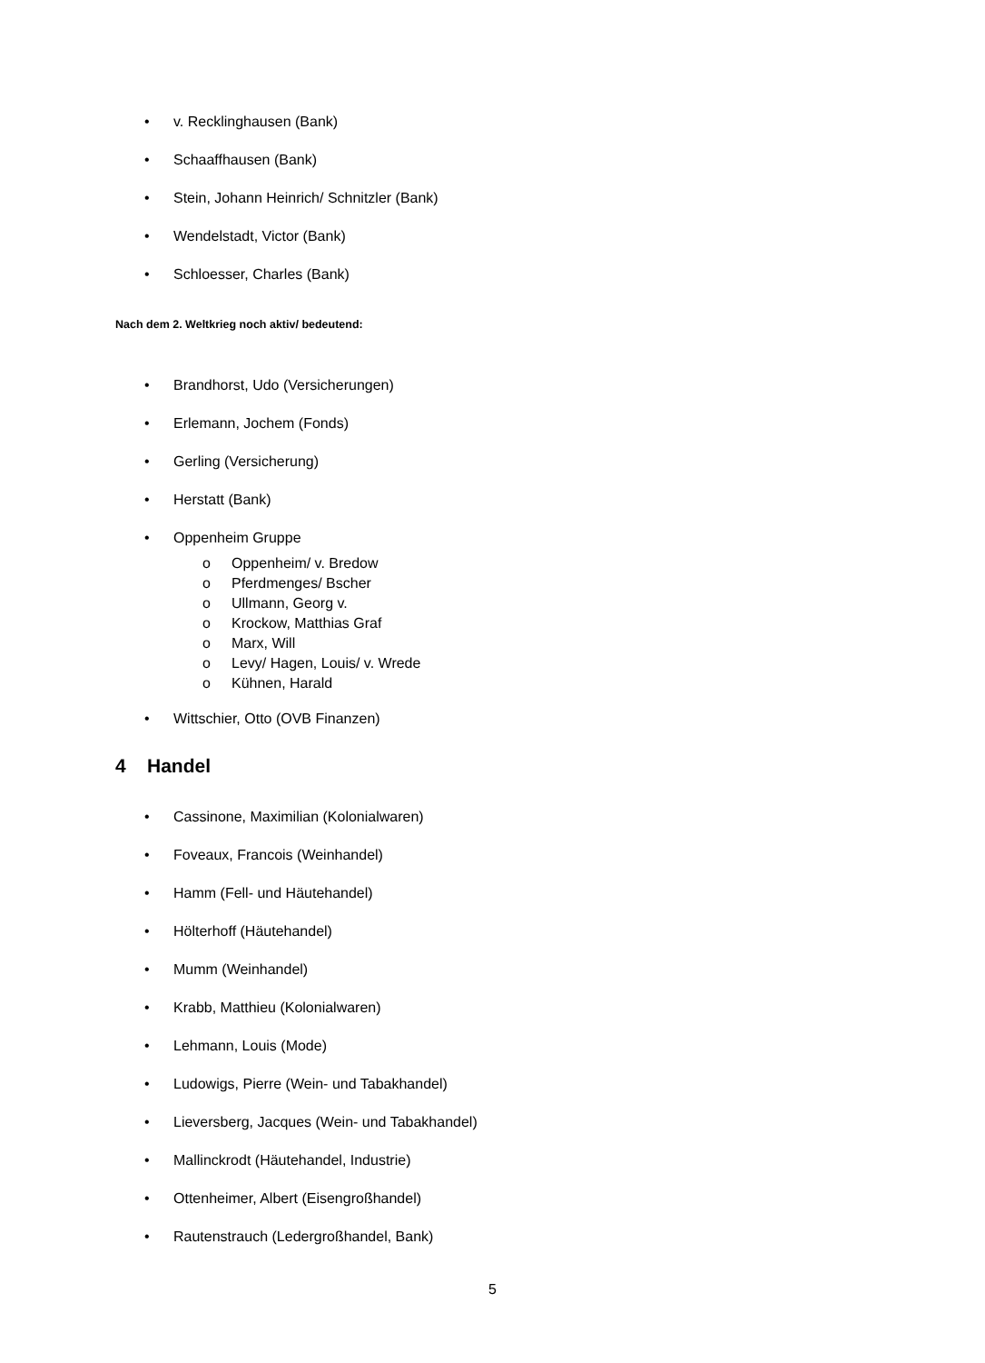• v. Recklinghausen (Bank)
• Schaaffhausen (Bank)
• Stein, Johann Heinrich/ Schnitzler (Bank)
• Wendelstadt, Victor (Bank)
• Schloesser, Charles (Bank)
Nach dem 2. Weltkrieg noch aktiv/ bedeutend:
• Brandhorst, Udo (Versicherungen)
• Erlemann, Jochem (Fonds)
• Gerling (Versicherung)
• Herstatt (Bank)
• Oppenheim Gruppe
o Oppenheim/ v. Bredow
o Pferdmenges/ Bscher
o Ullmann, Georg v.
o Krockow, Matthias Graf
o Marx, Will
o Levy/ Hagen, Louis/ v. Wrede
o Kühnen, Harald
• Wittschier, Otto (OVB Finanzen)
4 Handel
• Cassinone, Maximilian (Kolonialwaren)
• Foveaux, Francois (Weinhandel)
• Hamm (Fell- und Häutehandel)
• Hölterhoff (Häutehandel)
• Mumm (Weinhandel)
• Krabb, Matthieu (Kolonialwaren)
• Lehmann, Louis (Mode)
• Ludowigs, Pierre (Wein- und Tabakhandel)
• Lieversberg, Jacques (Wein- und Tabakhandel)
• Mallinckrodt (Häutehandel, Industrie)
• Ottenheimer, Albert (Eisengroßhandel)
• Rautenstrauch (Ledergroßhandel, Bank)
5